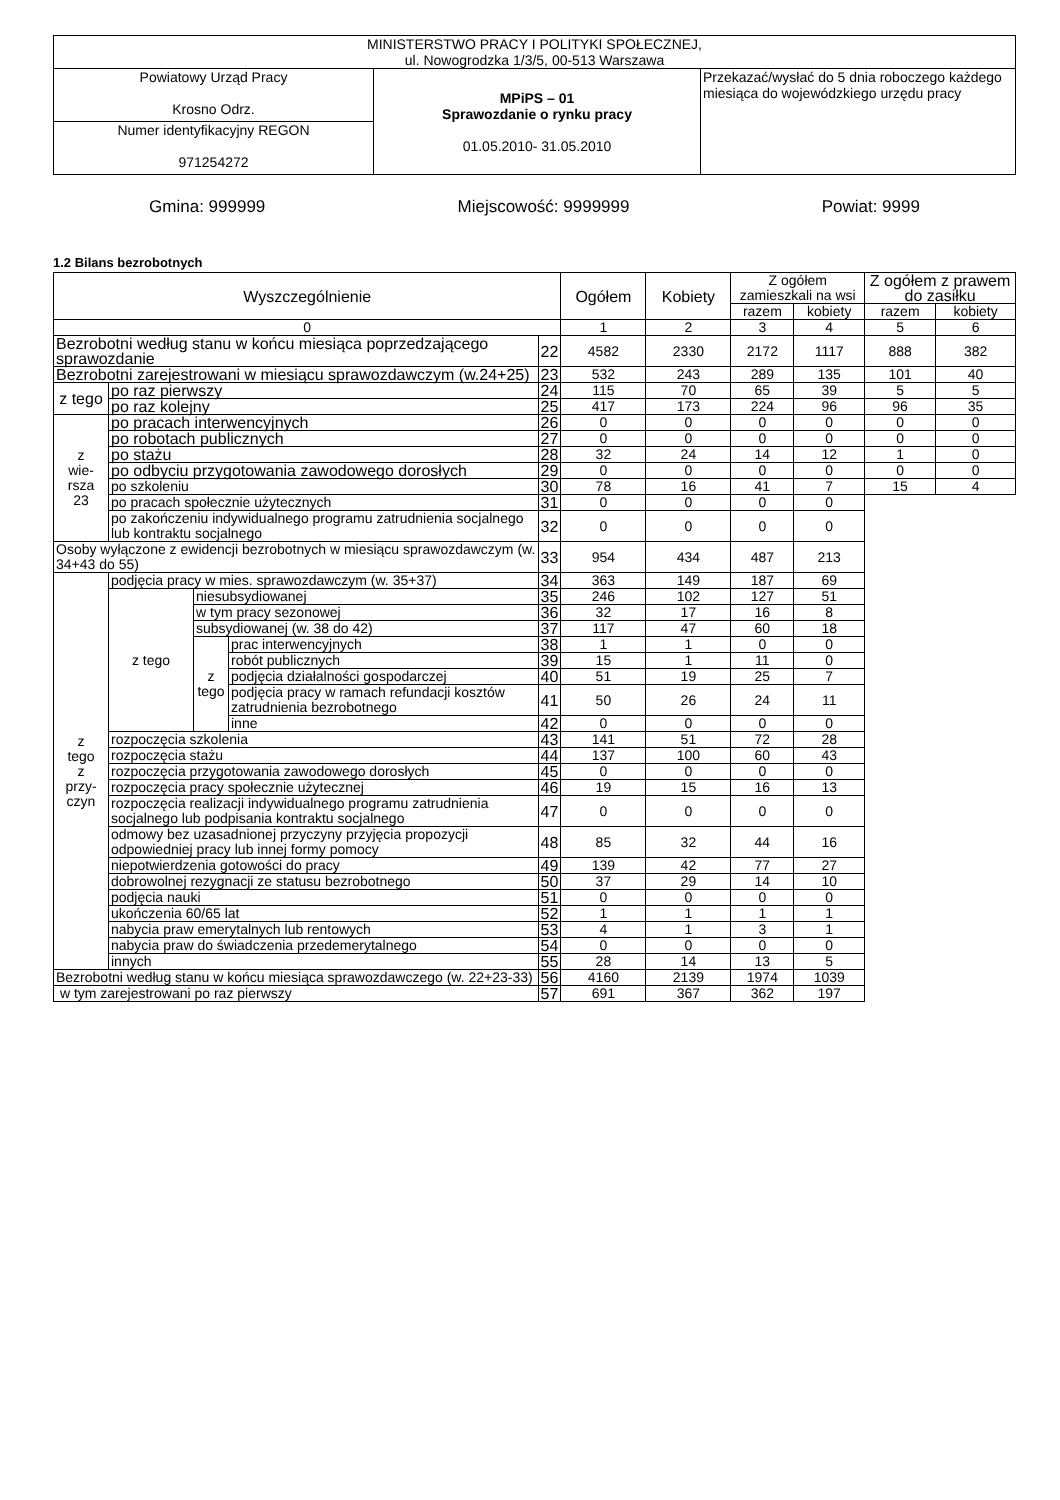| MINISTERSTWO PRACY I POLITYKI SPOŁECZNEJ, ul. Nowogrodzka 1/3/5, 00-513 Warszawa | | |
| Powiatowy Urząd Pracy Krosno Odrz. | MPiPS – 01 Sprawozdanie o rynku pracy 01.05.2010- 31.05.2010 | Przekazać/wysłać do 5 dnia roboczego każdego miesiąca do wojewódzkiego urzędu pracy |
| Numer identyfikacyjny REGON 971254272 | | |
Gmina: 999999 Miejscowość: 9999999 Powiat: 9999
1.2 Bilans bezrobotnych
| Wyszczególnienie | | | | | Ogółem | Kobiety | Z ogółem zamieszkali na wsi | | Z ogółem z prawem do zasiłku | |
| --- | --- | --- | --- | --- | --- | --- | --- | --- | --- | --- |
| | | | | | | | razem | kobiety | razem | kobiety |
| 0 | | | | | 1 | 2 | 3 | 4 | 5 | 6 |
| Bezrobotni według stanu w końcu miesiąca poprzedzającego sprawozdanie | | | | 22 | 4582 | 2330 | 2172 | 1117 | 888 | 382 |
| Bezrobotni zarejestrowani w miesiącu sprawozdawczym (w.24+25) | | | | 23 | 532 | 243 | 289 | 135 | 101 | 40 |
| z tego | po raz pierwszy | | | 24 | 115 | 70 | 65 | 39 | 5 | 5 |
| | po raz kolejny | | | 25 | 417 | 173 | 224 | 96 | 96 | 35 |
| z wie- rsza 23 | po pracach interwencyjnych | | | 26 | 0 | 0 | 0 | 0 | 0 | 0 |
| | po robotach publicznych | | | 27 | 0 | 0 | 0 | 0 | 0 | 0 |
| | po stażu | | | 28 | 32 | 24 | 14 | 12 | 1 | 0 |
| | po odbyciu przygotowania zawodowego dorosłych | | | 29 | 0 | 0 | 0 | 0 | 0 | 0 |
| | po szkoleniu | | | 30 | 78 | 16 | 41 | 7 | 15 | 4 |
| | po pracach społecznie użytecznych | | | 31 | 0 | 0 | 0 | 0 | | |
| | po zakończeniu indywidualnego programu zatrudnienia socjalnego lub kontraktu socjalnego | | | 32 | 0 | 0 | 0 | 0 | | |
| Osoby wyłączone z ewidencji bezrobotnych w miesiącu sprawozdawczym (w. 34+43 do 55) | | | | 33 | 954 | 434 | 487 | 213 | | |
| z tego z przy- czyn | podjęcia pracy w mies. sprawozdawczym (w. 35+37) | | | 34 | 363 | 149 | 187 | 69 | | |
| | z tego | niesubsydiowanej | | 35 | 246 | 102 | 127 | 51 | | |
| | | w tym pracy sezonowej | | 36 | 32 | 17 | 16 | 8 | | |
| | | subsydiowanej (w. 38 do 42) | | 37 | 117 | 47 | 60 | 18 | | |
| | | z tego | prac interwencyjnych | 38 | 1 | 1 | 0 | 0 | | |
| | | | robót publicznych | 39 | 15 | 1 | 11 | 0 | | |
| | | | podjęcia działalności gospodarczej | 40 | 51 | 19 | 25 | 7 | | |
| | | | podjęcia pracy w ramach refundacji kosztów zatrudnienia bezrobotnego | 41 | 50 | 26 | 24 | 11 | | |
| | | | inne | 42 | 0 | 0 | 0 | 0 | | |
| | rozpoczęcia szkolenia | | | 43 | 141 | 51 | 72 | 28 | | |
| | rozpoczęcia stażu | | | 44 | 137 | 100 | 60 | 43 | | |
| | rozpoczęcia przygotowania zawodowego dorosłych | | | 45 | 0 | 0 | 0 | 0 | | |
| | rozpoczęcia pracy społecznie użytecznej | | | 46 | 19 | 15 | 16 | 13 | | |
| | rozpoczęcia realizacji indywidualnego programu zatrudnienia socjalnego lub podpisania kontraktu socjalnego | | | 47 | 0 | 0 | 0 | 0 | | |
| | odmowy bez uzasadnionej przyczyny przyjęcia propozycji odpowiedniej pracy lub innej formy pomocy | | | 48 | 85 | 32 | 44 | 16 | | |
| | niepotwierdzenia gotowości do pracy | | | 49 | 139 | 42 | 77 | 27 | | |
| | dobrowolnej rezygnacji ze statusu bezrobotnego | | | 50 | 37 | 29 | 14 | 10 | | |
| | podjęcia nauki | | | 51 | 0 | 0 | 0 | 0 | | |
| | ukończenia 60/65 lat | | | 52 | 1 | 1 | 1 | 1 | | |
| | nabycia praw emerytalnych lub rentowych | | | 53 | 4 | 1 | 3 | 1 | | |
| | nabycia praw do świadczenia przedemerytalnego | | | 54 | 0 | 0 | 0 | 0 | | |
| | innych | | | 55 | 28 | 14 | 13 | 5 | | |
| Bezrobotni według stanu w końcu miesiąca sprawozdawczego (w. 22+23-33) | | | | 56 | 4160 | 2139 | 1974 | 1039 | | |
| w tym zarejestrowani po raz pierwszy | | | | 57 | 691 | 367 | 362 | 197 | | |